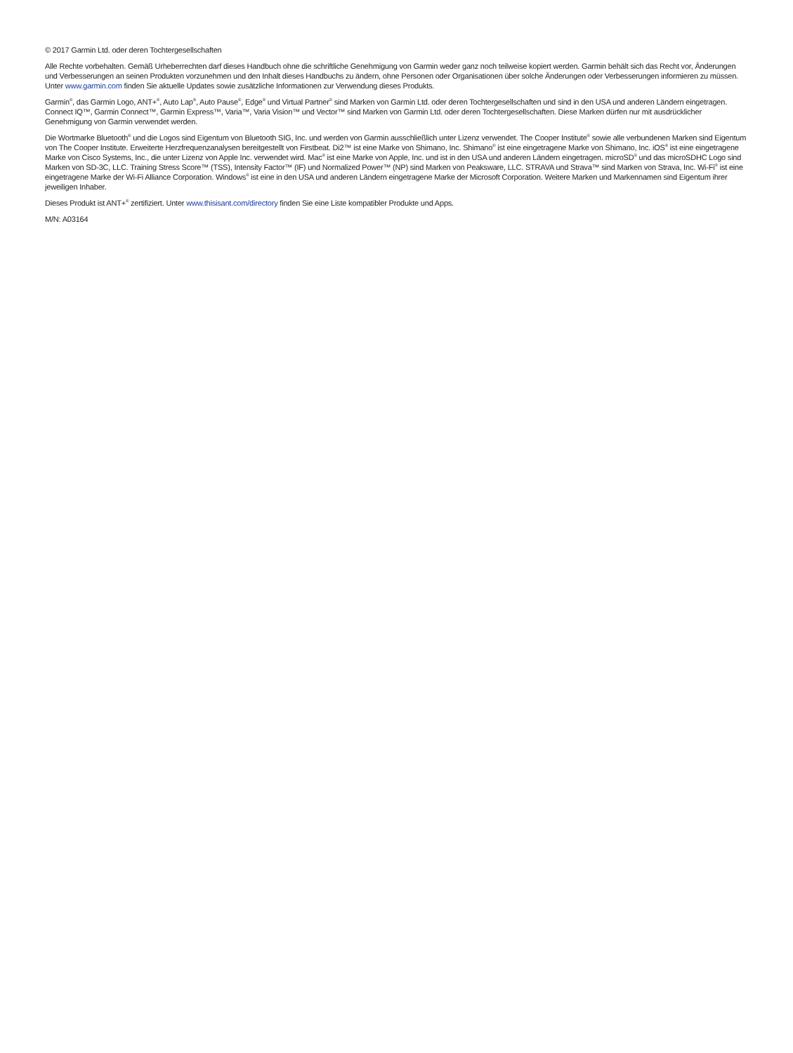© 2017 Garmin Ltd. oder deren Tochtergesellschaften
Alle Rechte vorbehalten. Gemäß Urheberrechten darf dieses Handbuch ohne die schriftliche Genehmigung von Garmin weder ganz noch teilweise kopiert werden. Garmin behält sich das Recht vor, Änderungen und Verbesserungen an seinen Produkten vorzunehmen und den Inhalt dieses Handbuchs zu ändern, ohne Personen oder Organisationen über solche Änderungen oder Verbesserungen informieren zu müssen. Unter www.garmin.com finden Sie aktuelle Updates sowie zusätzliche Informationen zur Verwendung dieses Produkts.
Garmin<sup>®</sup>, das Garmin Logo, ANT+<sup>®</sup>, Auto Lap<sup>®</sup>, Auto Pause<sup>®</sup>, Edge<sup>®</sup> und Virtual Partner<sup>®</sup> sind Marken von Garmin Ltd. oder deren Tochtergesellschaften und sind in den USA und anderen Ländern eingetragen. Connect IQ™, Garmin Connect™, Garmin Express™, Varia™, Varia Vision™ und Vector™ sind Marken von Garmin Ltd. oder deren Tochtergesellschaften. Diese Marken dürfen nur mit ausdrücklicher Genehmigung von Garmin verwendet werden.
Die Wortmarke Bluetooth<sup>®</sup> und die Logos sind Eigentum von Bluetooth SIG, Inc. und werden von Garmin ausschließlich unter Lizenz verwendet. The Cooper Institute<sup>®</sup> sowie alle verbundenen Marken sind Eigentum von The Cooper Institute. Erweiterte Herzfrequenzanalysen bereitgestellt von Firstbeat. Di2™ ist eine Marke von Shimano, Inc. Shimano<sup>®</sup> ist eine eingetragene Marke von Shimano, Inc. iOS<sup>®</sup> ist eine eingetragene Marke von Cisco Systems, Inc., die unter Lizenz von Apple Inc. verwendet wird. Mac<sup>®</sup> ist eine Marke von Apple, Inc. und ist in den USA und anderen Ländern eingetragen. microSD<sup>®</sup> und das microSDHC Logo sind Marken von SD-3C, LLC. Training Stress Score™ (TSS), Intensity Factor™ (IF) und Normalized Power™ (NP) sind Marken von Peaksware, LLC. STRAVA und Strava™ sind Marken von Strava, Inc. Wi-Fi<sup>®</sup> ist eine eingetragene Marke der Wi-Fi Alliance Corporation. Windows<sup>®</sup> ist eine in den USA und anderen Ländern eingetragene Marke der Microsoft Corporation. Weitere Marken und Markennamen sind Eigentum ihrer jeweiligen Inhaber.
Dieses Produkt ist ANT+<sup>®</sup> zertifiziert. Unter www.thisisant.com/directory finden Sie eine Liste kompatibler Produkte und Apps.
M/N: A03164